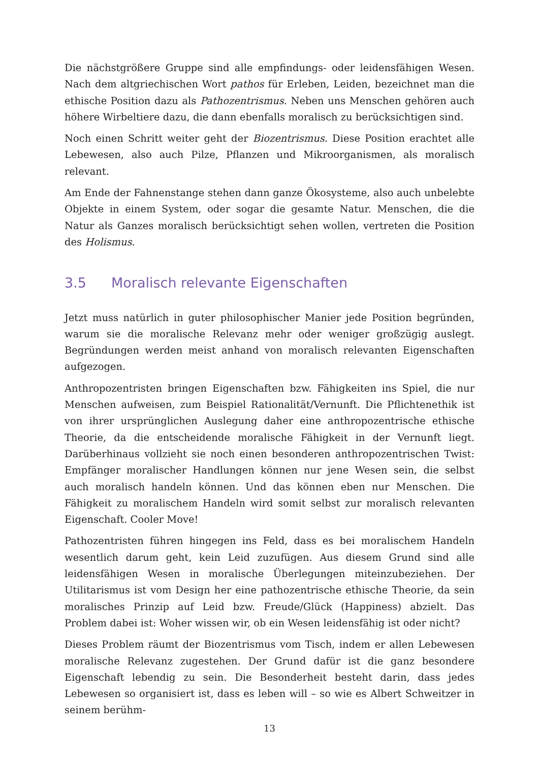Die nächstgrößere Gruppe sind alle empfindungs- oder leidensfähigen Wesen. Nach dem altgriechischen Wort pathos für Erleben, Leiden, bezeichnet man die ethische Position dazu als Pathozentrismus. Neben uns Menschen gehören auch höhere Wirbeltiere dazu, die dann ebenfalls moralisch zu berücksichtigen sind.
Noch einen Schritt weiter geht der Biozentrismus. Diese Position erachtet alle Lebewesen, also auch Pilze, Pflanzen und Mikroorganismen, als moralisch relevant.
Am Ende der Fahnenstange stehen dann ganze Ökosysteme, also auch unbelebte Objekte in einem System, oder sogar die gesamte Natur. Menschen, die die Natur als Ganzes moralisch berücksichtigt sehen wollen, vertreten die Position des Holismus.
3.5 Moralisch relevante Eigenschaften
Jetzt muss natürlich in guter philosophischer Manier jede Position begründen, warum sie die moralische Relevanz mehr oder weniger großzügig auslegt. Begründungen werden meist anhand von moralisch relevanten Eigenschaften aufgezogen.
Anthropozentristen bringen Eigenschaften bzw. Fähigkeiten ins Spiel, die nur Menschen aufweisen, zum Beispiel Rationalität/Vernunft. Die Pflichtenethik ist von ihrer ursprünglichen Auslegung daher eine anthropozentrische ethische Theorie, da die entscheidende moralische Fähigkeit in der Vernunft liegt. Darüberhinaus vollzieht sie noch einen besonderen anthropozentrischen Twist: Empfänger moralischer Handlungen können nur jene Wesen sein, die selbst auch moralisch handeln können. Und das können eben nur Menschen. Die Fähigkeit zu moralischem Handeln wird somit selbst zur moralisch relevanten Eigenschaft. Cooler Move!
Pathozentristen führen hingegen ins Feld, dass es bei moralischem Handeln wesentlich darum geht, kein Leid zuzufügen. Aus diesem Grund sind alle leidensfähigen Wesen in moralische Überlegungen miteinzubeziehen. Der Utilitarismus ist vom Design her eine pathozentrische ethische Theorie, da sein moralisches Prinzip auf Leid bzw. Freude/Glück (Happiness) abzielt. Das Problem dabei ist: Woher wissen wir, ob ein Wesen leidensfähig ist oder nicht?
Dieses Problem räumt der Biozentrismus vom Tisch, indem er allen Lebewesen moralische Relevanz zugestehen. Der Grund dafür ist die ganz besondere Eigenschaft lebendig zu sein. Die Besonderheit besteht darin, dass jedes Lebewesen so organisiert ist, dass es leben will – so wie es Albert Schweitzer in seinem berühm-
13